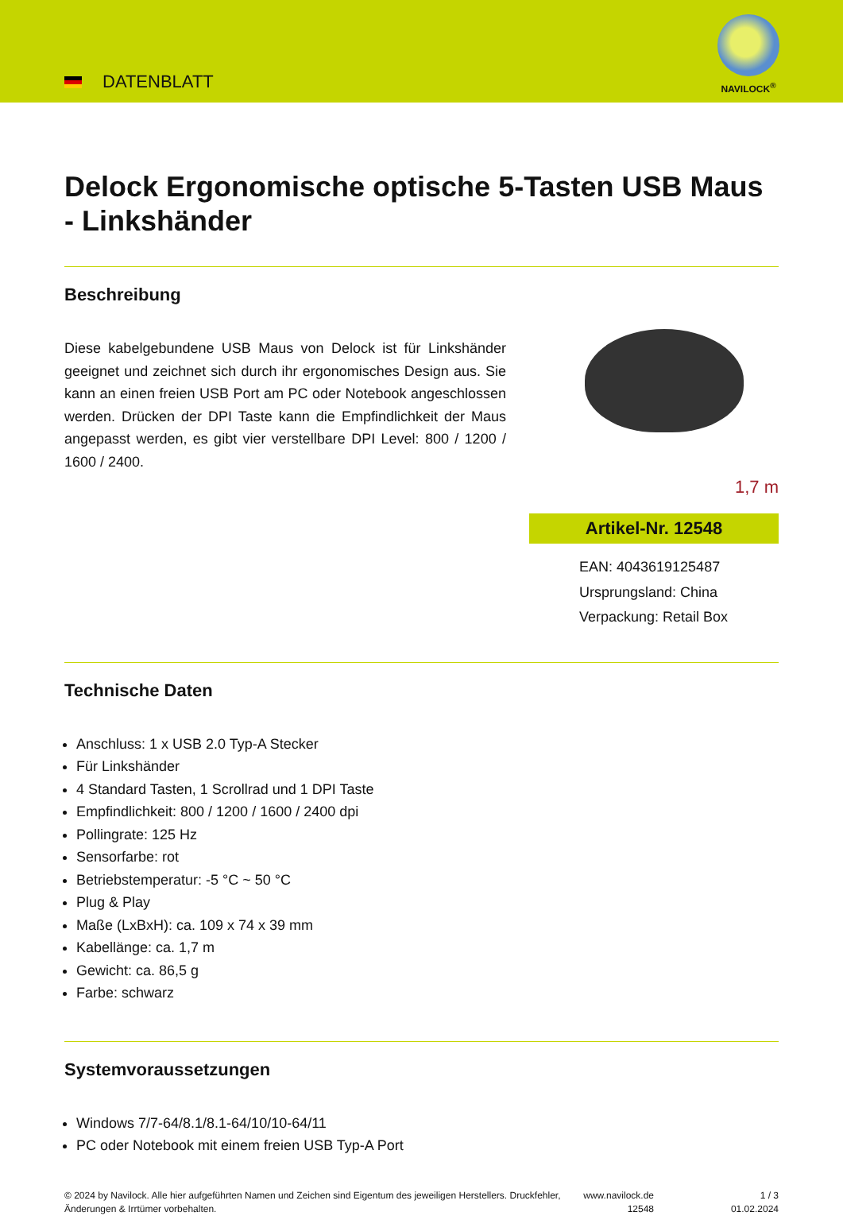DATENBLATT
NAVILOCK<sup>®</sup>
Delock Ergonomische optische 5-Tasten USB Maus - Linkshänder
Beschreibung
Diese kabelgebundene USB Maus von Delock ist für Linkshänder geeignet und zeichnet sich durch ihr ergonomisches Design aus. Sie kann an einen freien USB Port am PC oder Notebook angeschlossen werden. Drücken der DPI Taste kann die Empfindlichkeit der Maus angepasst werden, es gibt vier verstellbare DPI Level: 800 / 1200 / 1600 / 2400.
1,7 m
Artikel-Nr. 12548
EAN: 4043619125487
Ursprungsland: China
Verpackung: Retail Box
Technische Daten
Anschluss: 1 x USB 2.0 Typ-A Stecker
Für Linkshänder
4 Standard Tasten, 1 Scrollrad und 1 DPI Taste
Empfindlichkeit: 800 / 1200 / 1600 / 2400 dpi
Pollingrate: 125 Hz
Sensorfarbe: rot
Betriebstemperatur: -5 °C ~ 50 °C
Plug & Play
Maße (LxBxH): ca. 109 x 74 x 39 mm
Kabellänge: ca. 1,7 m
Gewicht: ca. 86,5 g
Farbe: schwarz
Systemvoraussetzungen
Windows 7/7-64/8.1/8.1-64/10/10-64/11
PC oder Notebook mit einem freien USB Typ-A Port
© 2024 by Navilock. Alle hier aufgeführten Namen und Zeichen sind Eigentum des jeweiligen Herstellers. Druckfehler, Änderungen & Irrtümer vorbehalten.
www.navilock.de
12548
1 / 3
01.02.2024